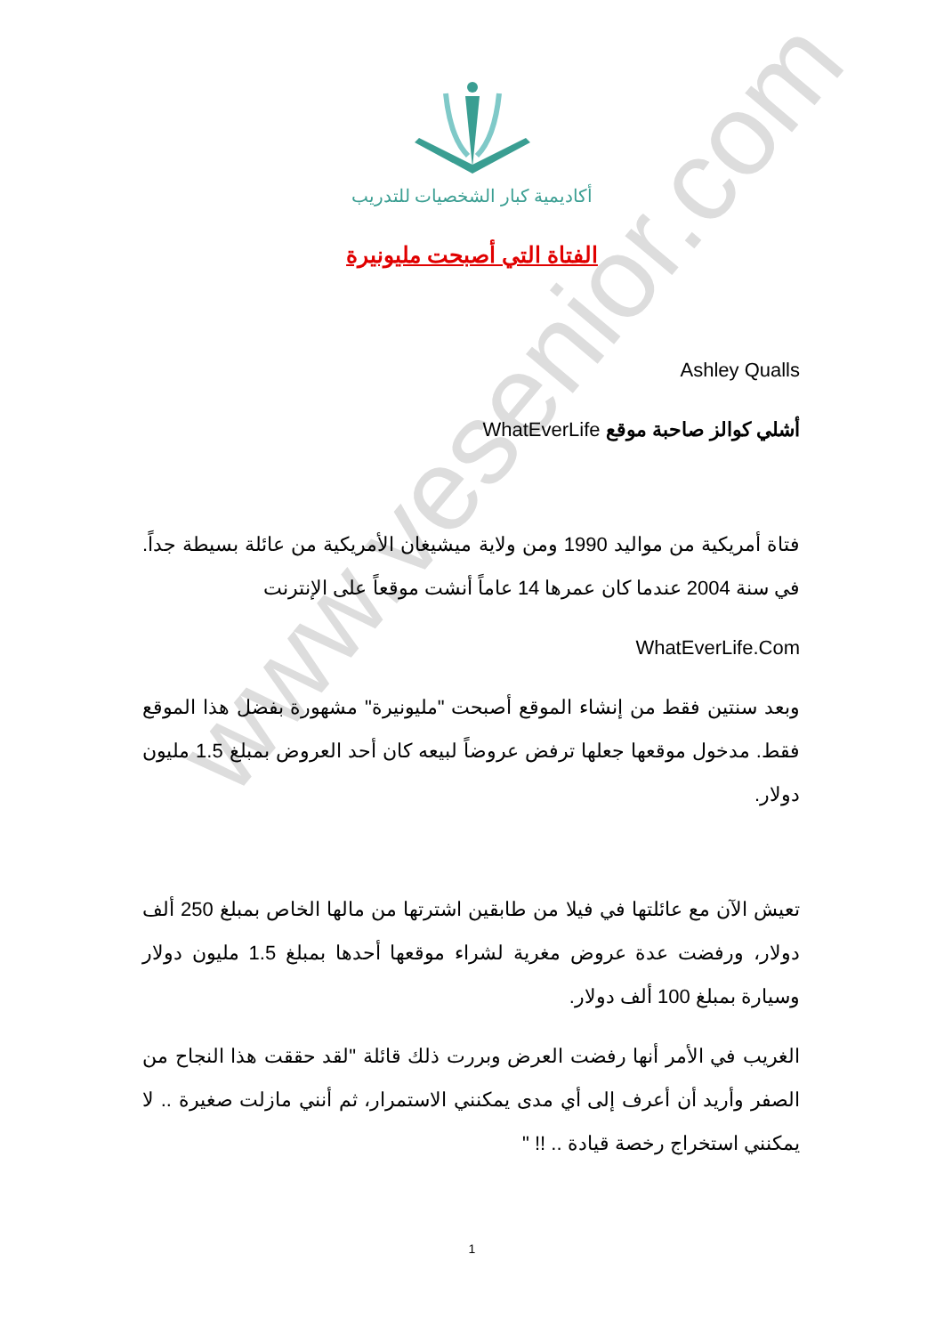أكاديمية كبار الشخصيات للتدريب
الفتاة التي أصبحت مليونيرة
www.vesenior.com
Ashley Qualls
أشلي كوالز صاحبة موقع WhatEverLife
فتاة أمريكية من مواليد 1990 ومن ولاية ميشيغان الأمريكية من عائلة بسيطة جداً. في سنة 2004 عندما كان عمرها 14 عاماً أنشت موقعاً على الإنترنت
WhatEverLife.Com
وبعد سنتين فقط من إنشاء الموقع أصبحت "مليونيرة" مشهورة بفضل هذا الموقع فقط. مدخول موقعها جعلها ترفض عروضاً لبيعه كان أحد العروض بمبلغ 1.5 مليون دولار.
تعيش الآن مع عائلتها في فيلا من طابقين اشترتها من مالها الخاص بمبلغ 250 ألف دولار، ورفضت عدة عروض مغرية لشراء موقعها أحدها بمبلغ 1.5 مليون دولار وسيارة بمبلغ 100 ألف دولار.
الغريب في الأمر أنها رفضت العرض وبررت ذلك قائلة "لقد حققت هذا النجاح من الصفر وأريد أن أعرف إلى أي مدى يمكنني الاستمرار، ثم أنني مازلت صغيرة .. لا يمكنني استخراج رخصة قيادة .. !! "
1